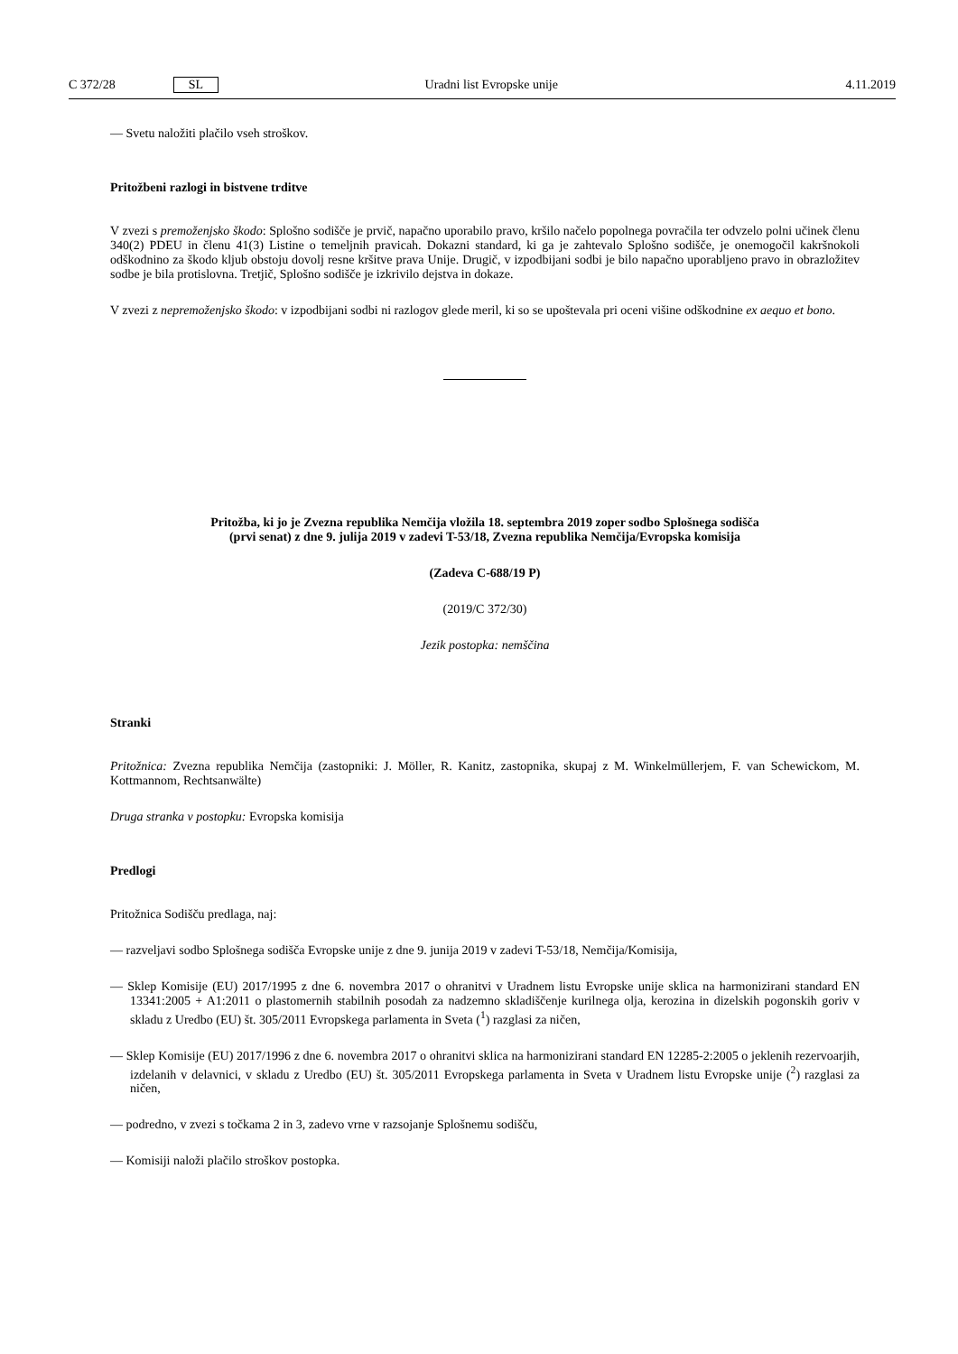C 372/28 SL Uradni list Evropske unije 4.11.2019
— Svetu naložiti plačilo vseh stroškov.
Pritožbeni razlogi in bistvene trditve
V zvezi s premoženjsko škodo: Splošno sodišče je prvič, napačno uporabilo pravo, kršilo načelo popolnega povračila ter odvzelo polni učinek členu 340(2) PDEU in členu 41(3) Listine o temeljnih pravicah. Dokazni standard, ki ga je zahtevalo Splošno sodišče, je onemogočil kakršnokoli odškodnino za škodo kljub obstoju dovolj resne kršitve prava Unije. Drugič, v izpodbijani sodbi je bilo napačno uporabljeno pravo in obrazložitev sodbe je bila protislovna. Tretjič, Splošno sodišče je izkrivilo dejstva in dokaze.
V zvezi z nepremoženjsko škodo: v izpodbijani sodbi ni razlogov glede meril, ki so se upoštevala pri oceni višine odškodnine ex aequo et bono.
Pritožba, ki jo je Zvezna republika Nemčija vložila 18. septembra 2019 zoper sodbo Splošnega sodišča
(prvi senat) z dne 9. julija 2019 v zadevi T-53/18, Zvezna republika Nemčija/Evropska komisija
(Zadeva C-688/19 P)
(2019/C 372/30)
Jezik postopka: nemščina
Stranki
Pritožnica: Zvezna republika Nemčija (zastopniki: J. Möller, R. Kanitz, zastopnika, skupaj z M. Winkelmüllerjem, F. van Schewickom, M. Kottmannom, Rechtsanwälte)
Druga stranka v postopku: Evropska komisija
Predlogi
Pritožnica Sodišču predlaga, naj:
— razveljavi sodbo Splošnega sodišča Evropske unije z dne 9. junija 2019 v zadevi T-53/18, Nemčija/Komisija,
— Sklep Komisije (EU) 2017/1995 z dne 6. novembra 2017 o ohranitvi v Uradnem listu Evropske unije sklica na harmonizirani standard EN 13341:2005 + A1:2011 o plastomernih stabilnih posodah za nadzemno skladiščenje kurilnega olja, kerozina in dizelskih pogonskih goriv v skladu z Uredbo (EU) št. 305/2011 Evropskega parlamenta in Sveta (<sup>1</sup>) razglasi za ničen,
— Sklep Komisije (EU) 2017/1996 z dne 6. novembra 2017 o ohranitvi sklica na harmonizirani standard EN 12285-2:2005 o jeklenih rezervoarjih, izdelanih v delavnici, v skladu z Uredbo (EU) št. 305/2011 Evropskega parlamenta in Sveta v Uradnem listu Evropske unije (<sup>2</sup>) razglasi za ničen,
— podredno, v zvezi s točkama 2 in 3, zadevo vrne v razsojanje Splošnemu sodišču,
— Komisiji naloži plačilo stroškov postopka.